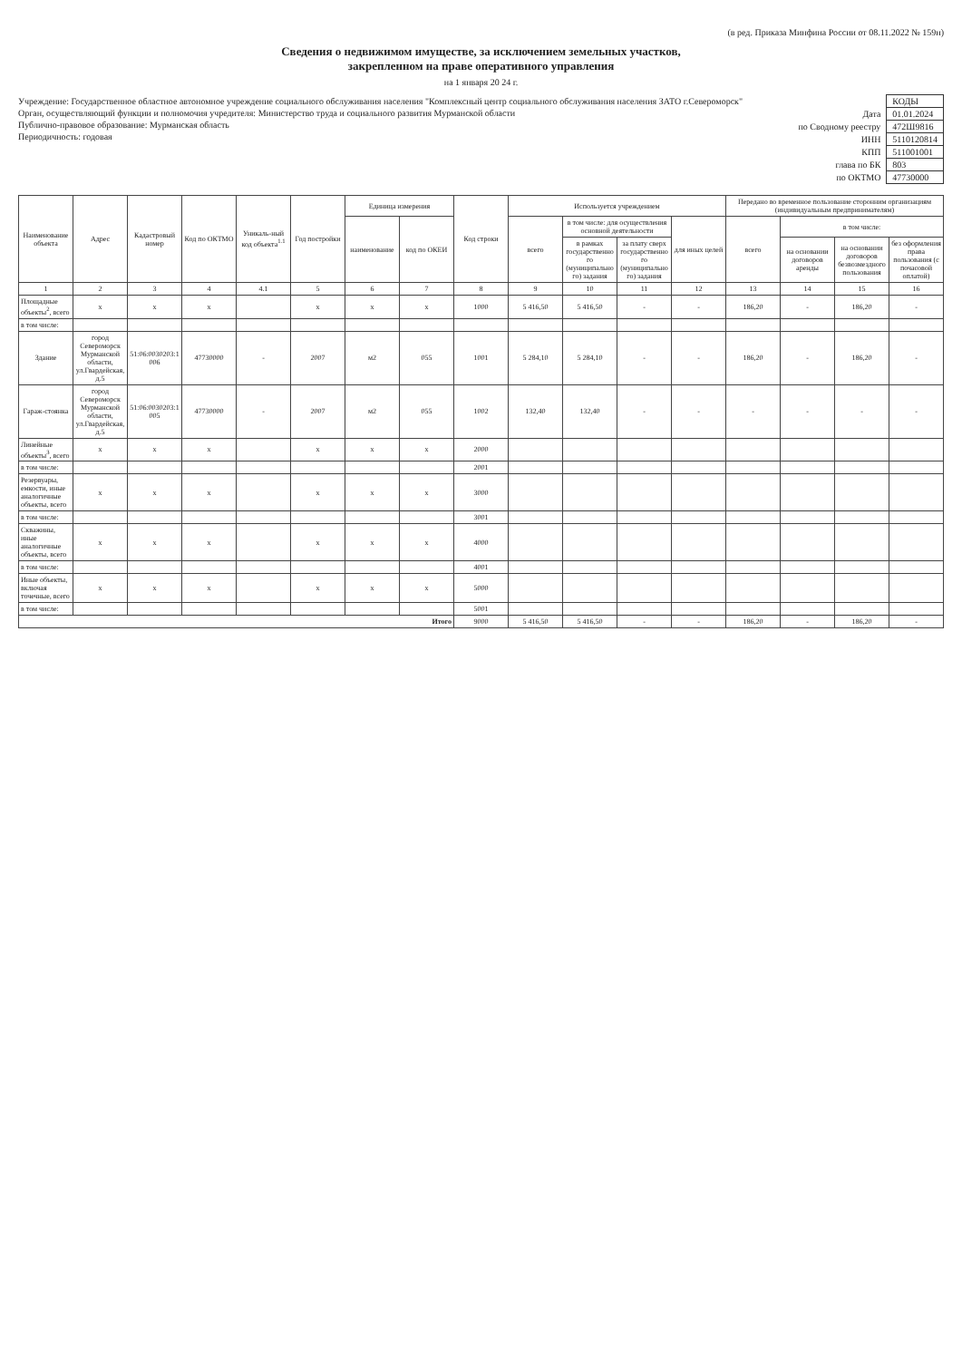(в ред. Приказа Минфина России от 08.11.2022 № 159н)
Сведения о недвижимом имуществе, за исключением земельных участков,
закрепленном на праве оперативного управления
на 1 января 20 24 г.
Учреждение: Государственное областное автономное учреждение социального обслуживания населения "Комплексный центр социального обслуживания населения ЗАТО г.Североморск"
Орган, осуществляющий функции и полномочия учредителя: Министерство труда и социального развития Мурманской области
Публично-правовое образование: Мурманская область
Периодичность: годовая
| | КОДЫ |
| Дата | 01.01.2024 |
| по Сводному реестру | 472Ш9816 |
| ИНН | 5110120814 |
| КПП | 511001001 |
| глава по БК | 803 |
| по ОКТМО | 47730000 |
| Наименование объекта | Адрес | Кадастровый номер | Код по ОКТМО | Уникаль-ный код объекта<sup>1.1</sup> | Год постройки | Единица измерения | | Код строки | Используется учреждением | | | | Передано во временное пользование сторонним организациям (индивидуальным предпринимателям) | | | |
| --- | --- | --- | --- | --- | --- | --- | --- | --- | --- | --- | --- | --- | --- | --- | --- | --- |
| | | | | | | наименование | код по ОКЕИ | | всего | в том числе: для осуществления основной деятельности | | для иных целей | всего | в том числе: | | |
| | | | | | | | | | | в рамках государственного (муниципального) задания | за плату сверх государственного (муниципального) задания | | | на основании договоров аренды | на основании договоров безвозмездного пользования | без оформления права пользования (с почасовой оплатой) |
| 1 | 2 | 3 | 4 | 4.1 | 5 | 6 | 7 | 8 | 9 | 10 | 11 | 12 | 13 | 14 | 15 | 16 |
| Площадные объекты<sup>2</sup>, всего | x | x | x | | x | x | x | 1000 | 5 416,50 | 5 416,50 | - | - | 186,20 | - | 186,20 | - |
| в том числе: | | | | | | | | | | | | | | | | |
| Здание | город Североморск Мурманской области, ул.Гвардейская, д.5 | 51:06:0030203:1006 | 47730000 | - | 2007 | м2 | 055 | 1001 | 5 284,10 | 5 284,10 | - | - | 186,20 | - | 186,20 | - |
| Гараж-стоянка | город Североморск Мурманской области, ул.Гвардейская, д.5 | 51:06:0030203:1005 | 47730000 | - | 2007 | м2 | 055 | 1002 | 132,40 | 132,40 | - | - | - | - | - | - |
| Линейные объекты<sup>3</sup>, всего | x | x | x | | x | x | x | 2000 | | | | | | | | |
| в том числе: | | | | | | | | 2001 | | | | | | | | |
| Резервуары, емкости, иные аналогичные объекты, всего | x | x | x | | x | x | x | 3000 | | | | | | | | |
| в том числе: | | | | | | | | 3001 | | | | | | | | |
| Скважины, иные аналогичные объекты, всего | x | x | x | | x | x | x | 4000 | | | | | | | | |
| в том числе: | | | | | | | | 4001 | | | | | | | | |
| Иные объекты, включая точечные, всего | x | x | x | | x | x | x | 5000 | | | | | | | | |
| в том числе: | | | | | | | | 5001 | | | | | | | | |
| Итого | | | | | | | | 9000 | 5 416,50 | 5 416,50 | - | - | 186,20 | - | 186,20 | - |